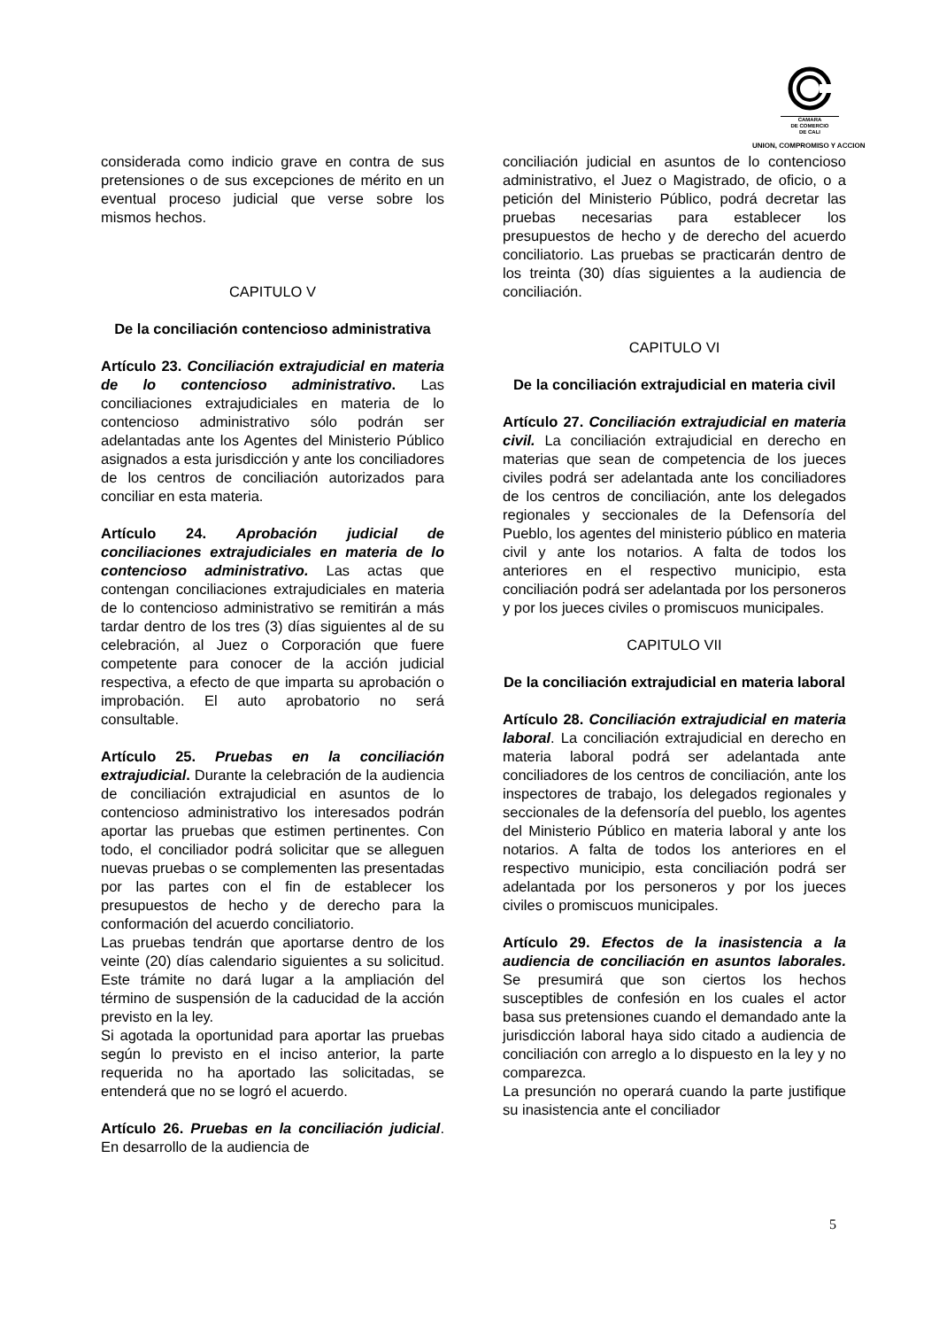CAMARA
DE COMERCIO
DE CALI
UNION, COMPROMISO Y ACCION
considerada como indicio grave en contra de sus pretensiones o de sus excepciones de mérito en un eventual proceso judicial que verse sobre los mismos hechos.
CAPITULO V
De la conciliación contencioso administrativa
Artículo 23. Conciliación extrajudicial en materia de lo contencioso administrativo. Las conciliaciones extrajudiciales en materia de lo contencioso administrativo sólo podrán ser adelantadas ante los Agentes del Ministerio Público asignados a esta jurisdicción y ante los conciliadores de los centros de conciliación autorizados para conciliar en esta materia.
Artículo 24. Aprobación judicial de conciliaciones extrajudiciales en materia de lo contencioso administrativo. Las actas que contengan conciliaciones extrajudiciales en materia de lo contencioso administrativo se remitirán a más tardar dentro de los tres (3) días siguientes al de su celebración, al Juez o Corporación que fuere competente para conocer de la acción judicial respectiva, a efecto de que imparta su aprobación o improbación. El auto aprobatorio no será consultable.
Artículo 25. Pruebas en la conciliación extrajudicial. Durante la celebración de la audiencia de conciliación extrajudicial en asuntos de lo contencioso administrativo los interesados podrán aportar las pruebas que estimen pertinentes. Con todo, el conciliador podrá solicitar que se alleguen nuevas pruebas o se complementen las presentadas por las partes con el fin de establecer los presupuestos de hecho y de derecho para la conformación del acuerdo conciliatorio.
Las pruebas tendrán que aportarse dentro de los veinte (20) días calendario siguientes a su solicitud. Este trámite no dará lugar a la ampliación del término de suspensión de la caducidad de la acción previsto en la ley.
Si agotada la oportunidad para aportar las pruebas según lo previsto en el inciso anterior, la parte requerida no ha aportado las solicitadas, se entenderá que no se logró el acuerdo.
Artículo 26. Pruebas en la conciliación judicial. En desarrollo de la audiencia de
conciliación judicial en asuntos de lo contencioso administrativo, el Juez o Magistrado, de oficio, o a petición del Ministerio Público, podrá decretar las pruebas necesarias para establecer los presupuestos de hecho y de derecho del acuerdo conciliatorio. Las pruebas se practicarán dentro de los treinta (30) días siguientes a la audiencia de conciliación.
CAPITULO VI
De la conciliación extrajudicial en materia civil
Artículo 27. Conciliación extrajudicial en materia civil. La conciliación extrajudicial en derecho en materias que sean de competencia de los jueces civiles podrá ser adelantada ante los conciliadores de los centros de conciliación, ante los delegados regionales y seccionales de la Defensoría del Pueblo, los agentes del ministerio público en materia civil y ante los notarios. A falta de todos los anteriores en el respectivo municipio, esta conciliación podrá ser adelantada por los personeros y por los jueces civiles o promiscuos municipales.
CAPITULO VII
De la conciliación extrajudicial en materia laboral
Artículo 28. Conciliación extrajudicial en materia laboral. La conciliación extrajudicial en derecho en materia laboral podrá ser adelantada ante conciliadores de los centros de conciliación, ante los inspectores de trabajo, los delegados regionales y seccionales de la defensoría del pueblo, los agentes del Ministerio Público en materia laboral y ante los notarios. A falta de todos los anteriores en el respectivo municipio, esta conciliación podrá ser adelantada por los personeros y por los jueces civiles o promiscuos municipales.
Artículo 29. Efectos de la inasistencia a la audiencia de conciliación en asuntos laborales. Se presumirá que son ciertos los hechos susceptibles de confesión en los cuales el actor basa sus pretensiones cuando el demandado ante la jurisdicción laboral haya sido citado a audiencia de conciliación con arreglo a lo dispuesto en la ley y no comparezca.
La presunción no operará cuando la parte justifique su inasistencia ante el conciliador
5